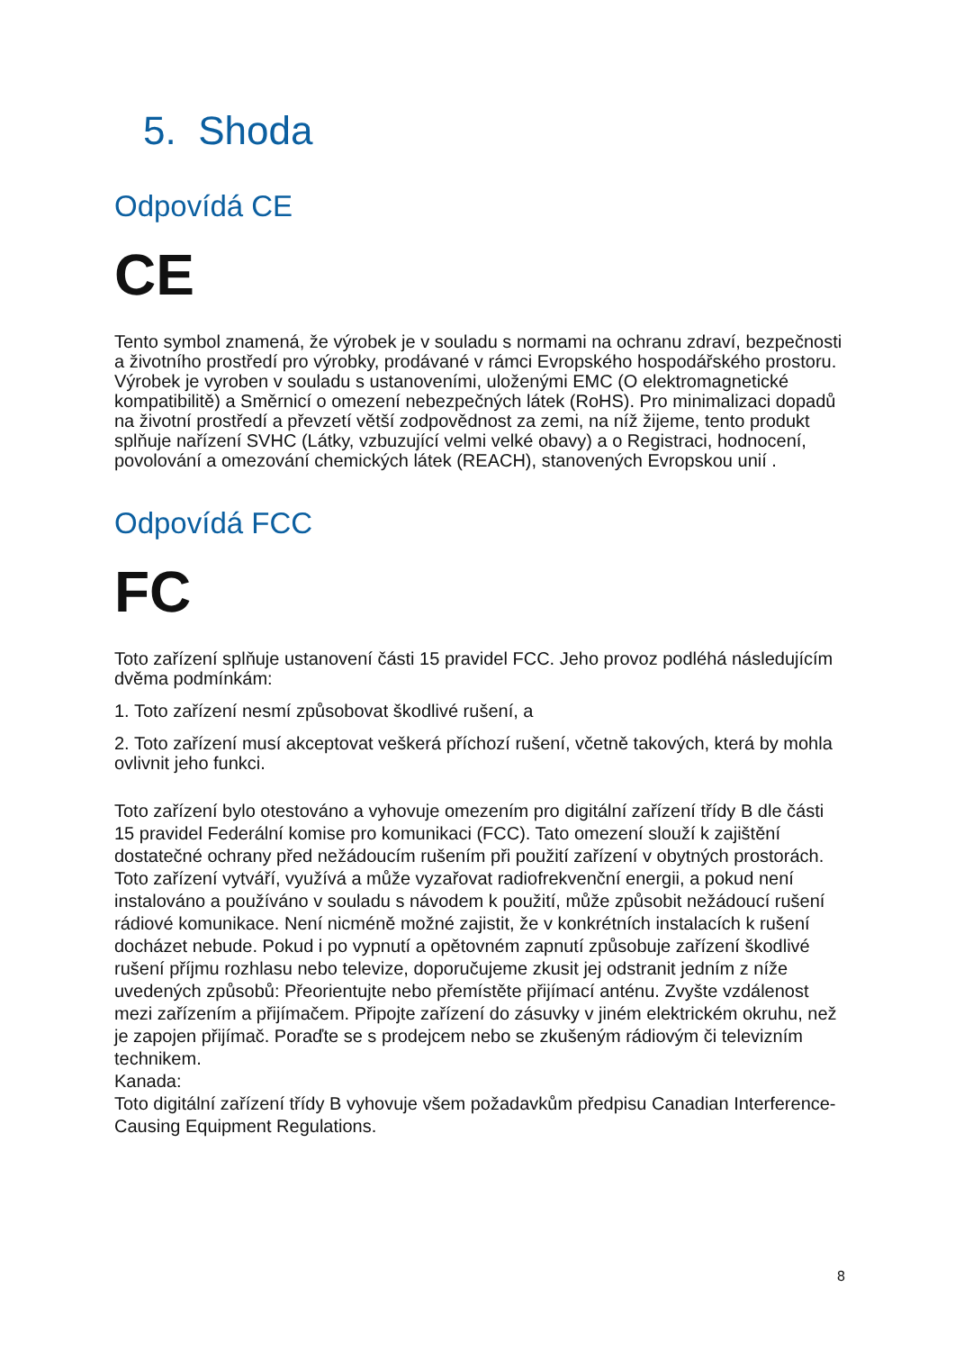5. Shoda
Odpovídá CE
CE
Tento symbol znamená, že výrobek je v souladu s normami na ochranu zdraví, bezpečnosti a životního prostředí pro výrobky, prodávané v rámci Evropského hospodářského prostoru. Výrobek je vyroben v souladu s ustanoveními, uloženými EMC (O elektromagnetické kompatibilitě) a Směrnicí o omezení nebezpečných látek (RoHS). Pro minimalizaci dopadů na životní prostředí a převzetí větší zodpovědnost za zemi, na níž žijeme, tento produkt splňuje nařízení SVHC (Látky, vzbuzující velmi velké obavy) a o Registraci, hodnocení, povolování a omezování chemických látek (REACH), stanovených Evropskou unií .
Odpovídá FCC
FC
Toto zařízení splňuje ustanovení části 15 pravidel FCC. Jeho provoz podléhá následujícím dvěma podmínkám:
1. Toto zařízení nesmí způsobovat škodlivé rušení, a
2. Toto zařízení musí akceptovat veškerá příchozí rušení, včetně takových, která by mohla ovlivnit jeho funkci.
Toto zařízení bylo otestováno a vyhovuje omezením pro digitální zařízení třídy B dle části 15 pravidel Federální komise pro komunikaci (FCC). Tato omezení slouží k zajištění dostatečné ochrany před nežádoucím rušením při použití zařízení v obytných prostorách. Toto zařízení vytváří, využívá a může vyzařovat radiofrekvenční energii, a pokud není instalováno a používáno v souladu s návodem k použití, může způsobit nežádoucí rušení rádiové komunikace. Není nicméně možné zajistit, že v konkrétních instalacích k rušení docházet nebude. Pokud i po vypnutí a opětovném zapnutí způsobuje zařízení škodlivé rušení příjmu rozhlasu nebo televize, doporučujeme zkusit jej odstranit jedním z níže uvedených způsobů: Přeorientujte nebo přemístěte přijímací anténu. Zvyšte vzdálenost mezi zařízením a přijímačem. Připojte zařízení do zásuvky v jiném elektrickém okruhu, než je zapojen přijímač. Poraďte se s prodejcem nebo se zkušeným rádiovým či televizním technikem.
Kanada:
Toto digitální zařízení třídy B vyhovuje všem požadavkům předpisu Canadian Interference-Causing Equipment Regulations.
8